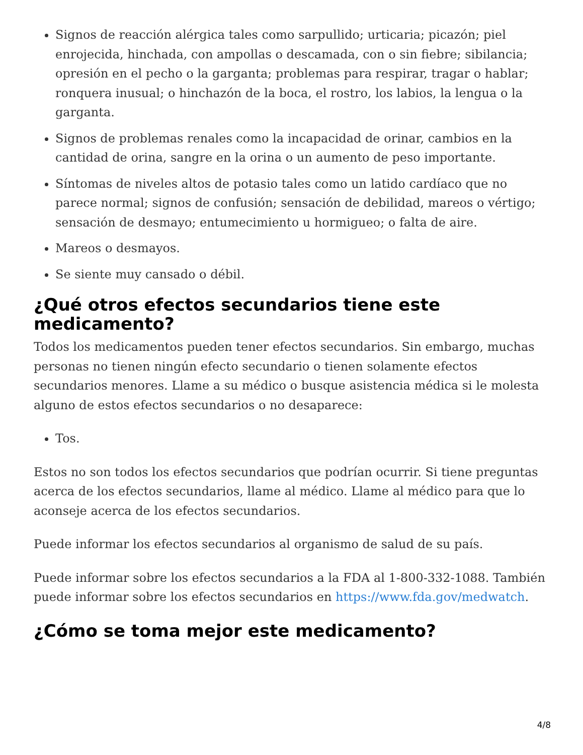Signos de reacción alérgica tales como sarpullido; urticaria; picazón; piel enrojecida, hinchada, con ampollas o descamada, con o sin fiebre; sibilancia; opresión en el pecho o la garganta; problemas para respirar, tragar o hablar; ronquera inusual; o hinchazón de la boca, el rostro, los labios, la lengua o la garganta.
Signos de problemas renales como la incapacidad de orinar, cambios en la cantidad de orina, sangre en la orina o un aumento de peso importante.
Síntomas de niveles altos de potasio tales como un latido cardíaco que no parece normal; signos de confusión; sensación de debilidad, mareos o vértigo; sensación de desmayo; entumecimiento u hormigueo; o falta de aire.
Mareos o desmayos.
Se siente muy cansado o débil.
¿Qué otros efectos secundarios tiene este medicamento?
Todos los medicamentos pueden tener efectos secundarios. Sin embargo, muchas personas no tienen ningún efecto secundario o tienen solamente efectos secundarios menores. Llame a su médico o busque asistencia médica si le molesta alguno de estos efectos secundarios o no desaparece:
Tos.
Estos no son todos los efectos secundarios que podrían ocurrir. Si tiene preguntas acerca de los efectos secundarios, llame al médico. Llame al médico para que lo aconseje acerca de los efectos secundarios.
Puede informar los efectos secundarios al organismo de salud de su país.
Puede informar sobre los efectos secundarios a la FDA al 1-800-332-1088. También puede informar sobre los efectos secundarios en https://www.fda.gov/medwatch.
¿Cómo se toma mejor este medicamento?
4/8